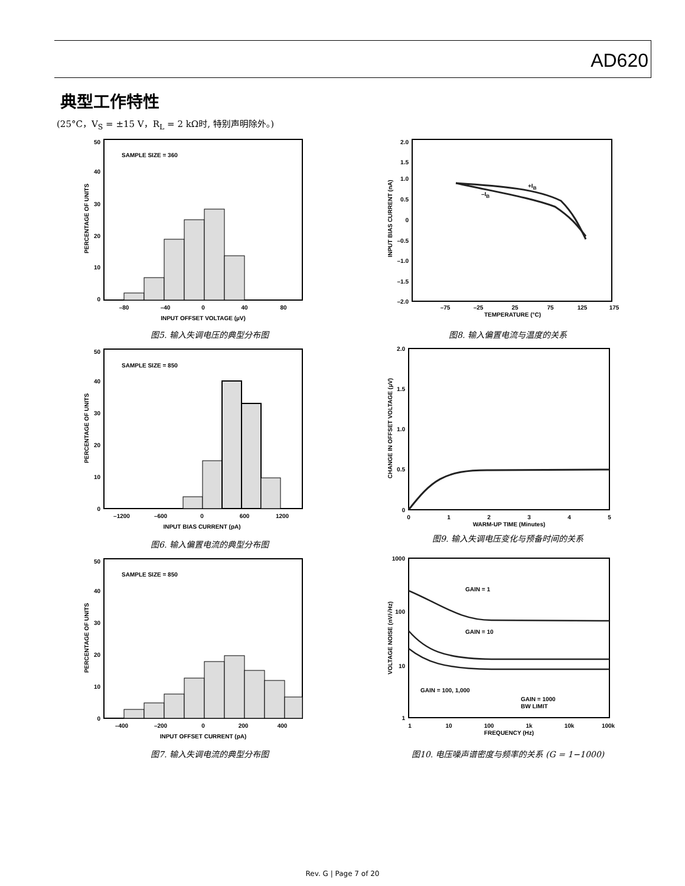AD620
典型工作特性
(25°C，V<sub>S</sub> = ±15 V，R<sub>L</sub> = 2 kΩ时, 特别声明除外。)
SAMPLE SIZE = 360
50
40
30
20
10
0
–80
–40
0
40
80
INPUT OFFSET VOLTAGE (µV)
PERCENTAGE OF UNITS
图5. 输入失调电压的典型分布图
SAMPLE SIZE = 850
50
40
30
20
10
0
–1200
–600
0
600
1200
INPUT BIAS CURRENT (pA)
PERCENTAGE OF UNITS
图6. 输入偏置电流的典型分布图
SAMPLE SIZE = 850
50
40
30
20
10
0
–400
–200
0
200
400
INPUT OFFSET CURRENT (pA)
PERCENTAGE OF UNITS
图7. 输入失调电流的典型分布图
+IB
–IB
2.0
1.5
1.0
0.5
0
–0.5
–1.0
–1.5
–2.0
–75
–25
25
75
125
175
TEMPERATURE (°C)
INPUT BIAS CURRENT (nA)
图8. 输入偏置电流与温度的关系
2.0
1.5
1.0
0.5
0
0
1
2
3
4
5
WARM-UP TIME (Minutes)
CHANGE IN OFFSET VOLTAGE (µV)
图9. 输入失调电压变化与预备时间的关系
GAIN = 1
GAIN = 10
GAIN = 100, 1,000
GAIN = 1000
BW LIMIT
1000
100
10
1
1
10
100
1k
10k
100k
FREQUENCY (Hz)
VOLTAGE NOISE (nV/√Hz)
图10. 电压噪声谱密度与频率的关系 (G = 1−1000)
Rev. G | Page 7 of 20